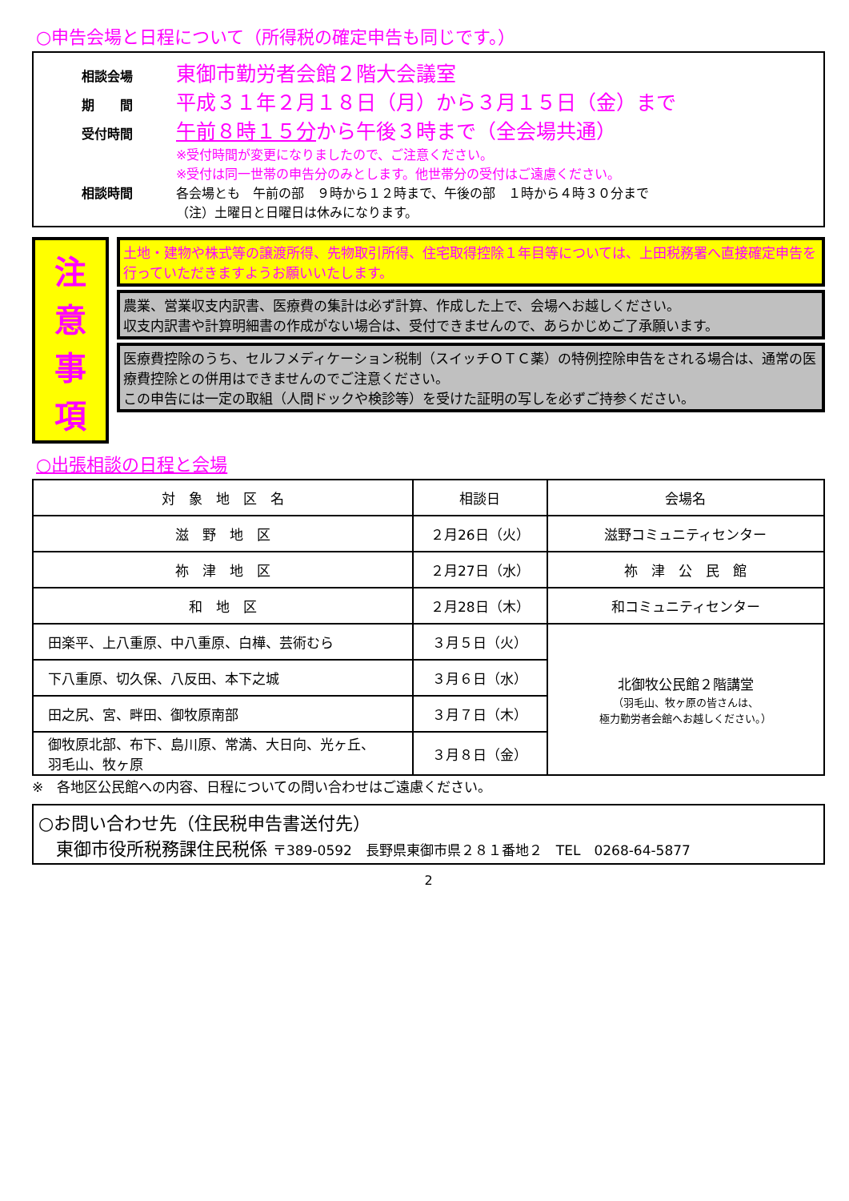○申告会場と日程について（所得税の確定申告も同じです。）
相談会場 東御市勤労者会館２階大会議室
期　　間 平成３１年２月１８日（月）から３月１５日（金）まで
受付時間 午前８時１５分から午後３時まで（全会場共通）
※受付時間が変更になりましたので、ご注意ください。
※受付は同一世帯の申告分のみとします。他世帯分の受付はご遠慮ください。
相談時間 各会場とも　午前の部　９時から１２時まで、午後の部　１時から４時３０分まで
（注）土曜日と日曜日は休みになります。
注
意
事
項
土地・建物や株式等の譲渡所得、先物取引所得、住宅取得控除１年目等については、上田税務署へ直接確定申告を行っていただきますようお願いいたします。
農業、営業収支内訳書、医療費の集計は必ず計算、作成した上で、会場へお越しください。
収支内訳書や計算明細書の作成がない場合は、受付できませんので、あらかじめご了承願います。
医療費控除のうち、セルフメディケーション税制（スイッチＯＴＣ薬）の特例控除申告をされる場合は、通常の医療費控除との併用はできませんのでご注意ください。
この申告には一定の取組（人間ドックや検診等）を受けた証明の写しを必ずご持参ください。
○出張相談の日程と会場
| 対 象 地 区 名 | 相談日 | 会場名 |
| --- | --- | --- |
| 滋 野 地 区 | ２月26日（火） | 滋野コミュニティセンター |
| 祢 津 地 区 | ２月27日（水） | 祢 津 公 民 館 |
| 和 地 区 | ２月28日（木） | 和コミュニティセンター |
| 田楽平、上八重原、中八重原、白樺、芸術むら | ３月５日（火） | 北御牧公民館２階講堂 （羽毛山、牧ヶ原の皆さんは、 極力勤労者会館へお越しください。） |
| 下八重原、切久保、八反田、本下之城 | ３月６日（水） | |
| 田之尻、宮、畔田、御牧原南部 | ３月７日（木） | |
| 御牧原北部、布下、島川原、常満、大日向、光ヶ丘、 羽毛山、牧ヶ原 | ３月８日（金） | |
※　各地区公民館への内容、日程についての問い合わせはご遠慮ください。
○お問い合わせ先（住民税申告書送付先）
　東御市役所税務課住民税係 〒389-0592　長野県東御市県２８１番地２　TEL　0268-64-5877
2